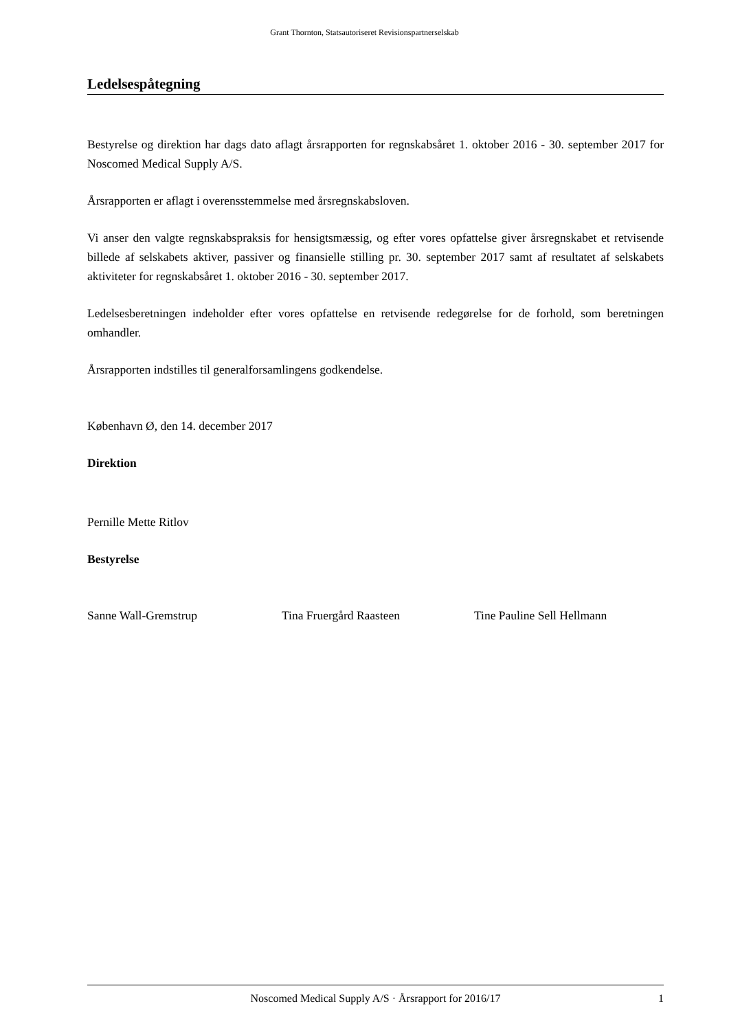Grant Thornton, Statsautoriseret Revisionspartnerselskab
Ledelsespåtegning
Bestyrelse og direktion har dags dato aflagt årsrapporten for regnskabsåret 1. oktober 2016 - 30. september 2017 for Noscomed Medical Supply A/S.
Årsrapporten er aflagt i overensstemmelse med årsregnskabsloven.
Vi anser den valgte regnskabspraksis for hensigtsmæssig, og efter vores opfattelse giver årsregnskabet et retvisende billede af selskabets aktiver, passiver og finansielle stilling pr. 30. september 2017 samt af resultatet af selskabets aktiviteter for regnskabsåret 1. oktober 2016 - 30. september 2017.
Ledelsesberetningen indeholder efter vores opfattelse en retvisende redegørelse for de forhold, som beretningen omhandler.
Årsrapporten indstilles til generalforsamlingens godkendelse.
København Ø, den 14. december 2017
Direktion
Pernille Mette Ritlov
Bestyrelse
Sanne Wall-Gremstrup Tina Fruergård Raasteen Tine Pauline Sell Hellmann
Noscomed Medical Supply A/S · Årsrapport for 2016/17 1